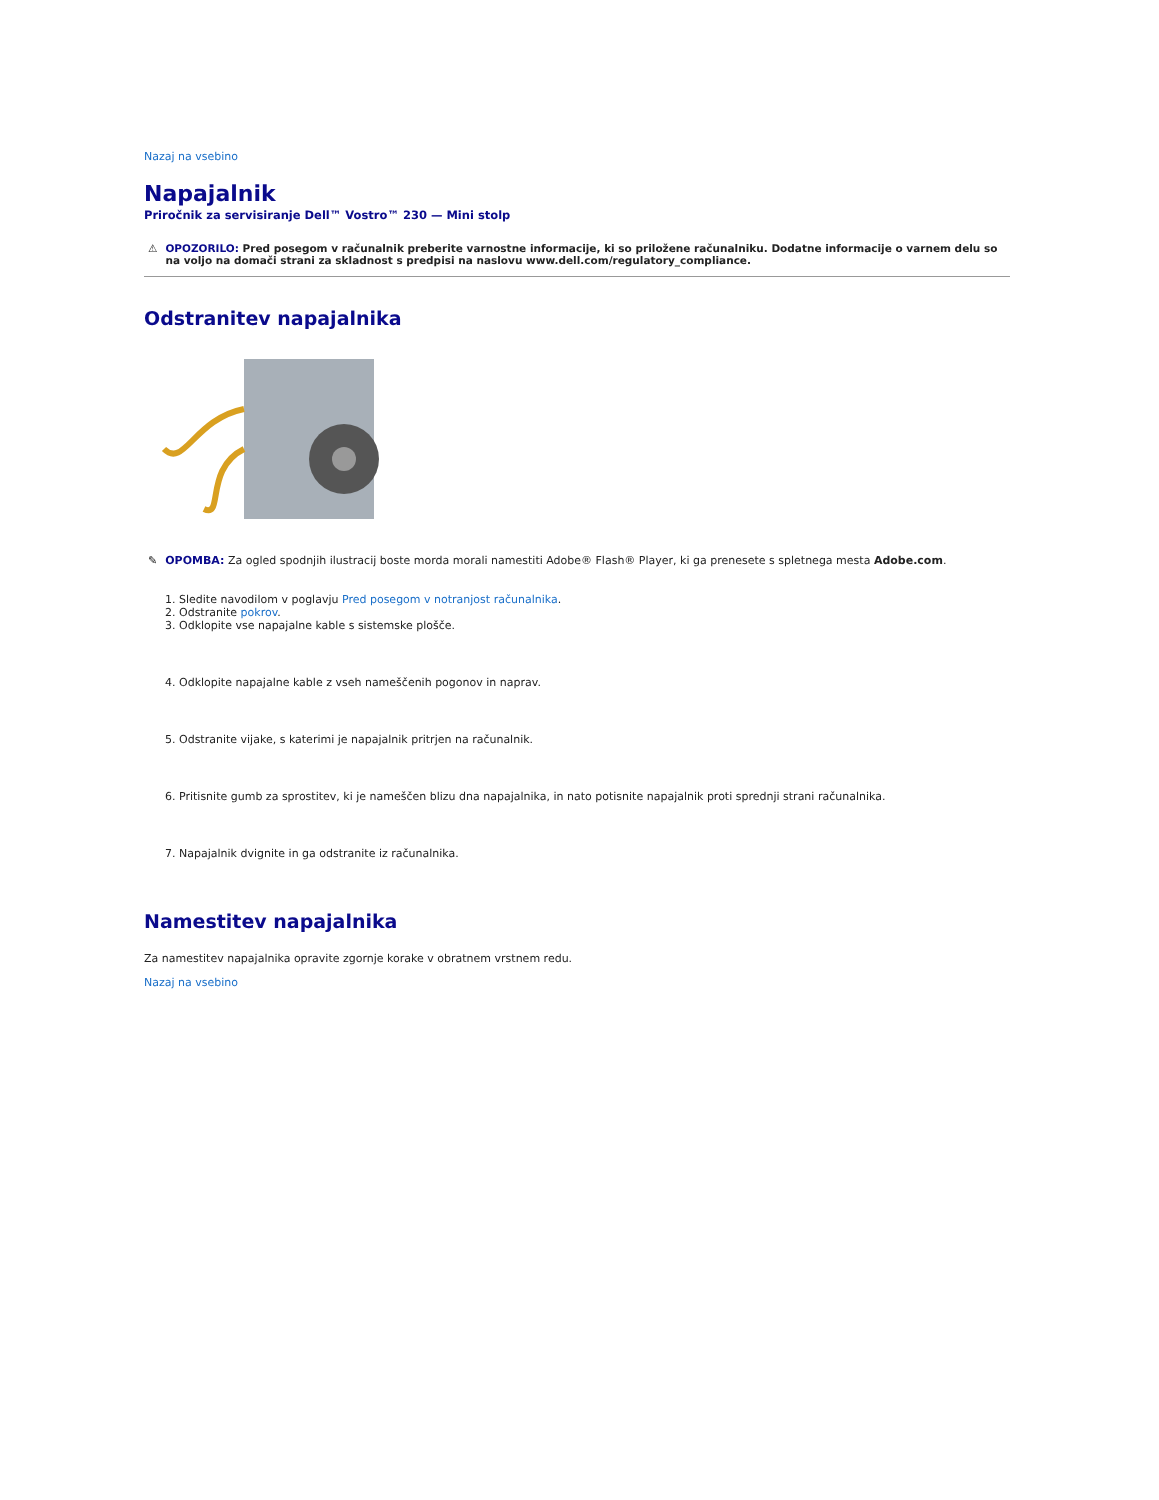Nazaj na vsebino
Napajalnik
Priročnik za servisiranje Dell™ Vostro™ 230 — Mini stolp
⚠ OPOZORILO: Pred posegom v računalnik preberite varnostne informacije, ki so priložene računalniku. Dodatne informacije o varnem delu so na voljo na domači strani za skladnost s predpisi na naslovu www.dell.com/regulatory_compliance.
Odstranitev napajalnika
✎ OPOMBA: Za ogled spodnjih ilustracij boste morda morali namestiti Adobe® Flash® Player, ki ga prenesete s spletnega mesta Adobe.com.
1. Sledite navodilom v poglavju Pred posegom v notranjost računalnika.
2. Odstranite pokrov.
3. Odklopite vse napajalne kable s sistemske plošče.
4. Odklopite napajalne kable z vseh nameščenih pogonov in naprav.
5. Odstranite vijake, s katerimi je napajalnik pritrjen na računalnik.
6. Pritisnite gumb za sprostitev, ki je nameščen blizu dna napajalnika, in nato potisnite napajalnik proti sprednji strani računalnika.
7. Napajalnik dvignite in ga odstranite iz računalnika.
Namestitev napajalnika
Za namestitev napajalnika opravite zgornje korake v obratnem vrstnem redu.
Nazaj na vsebino